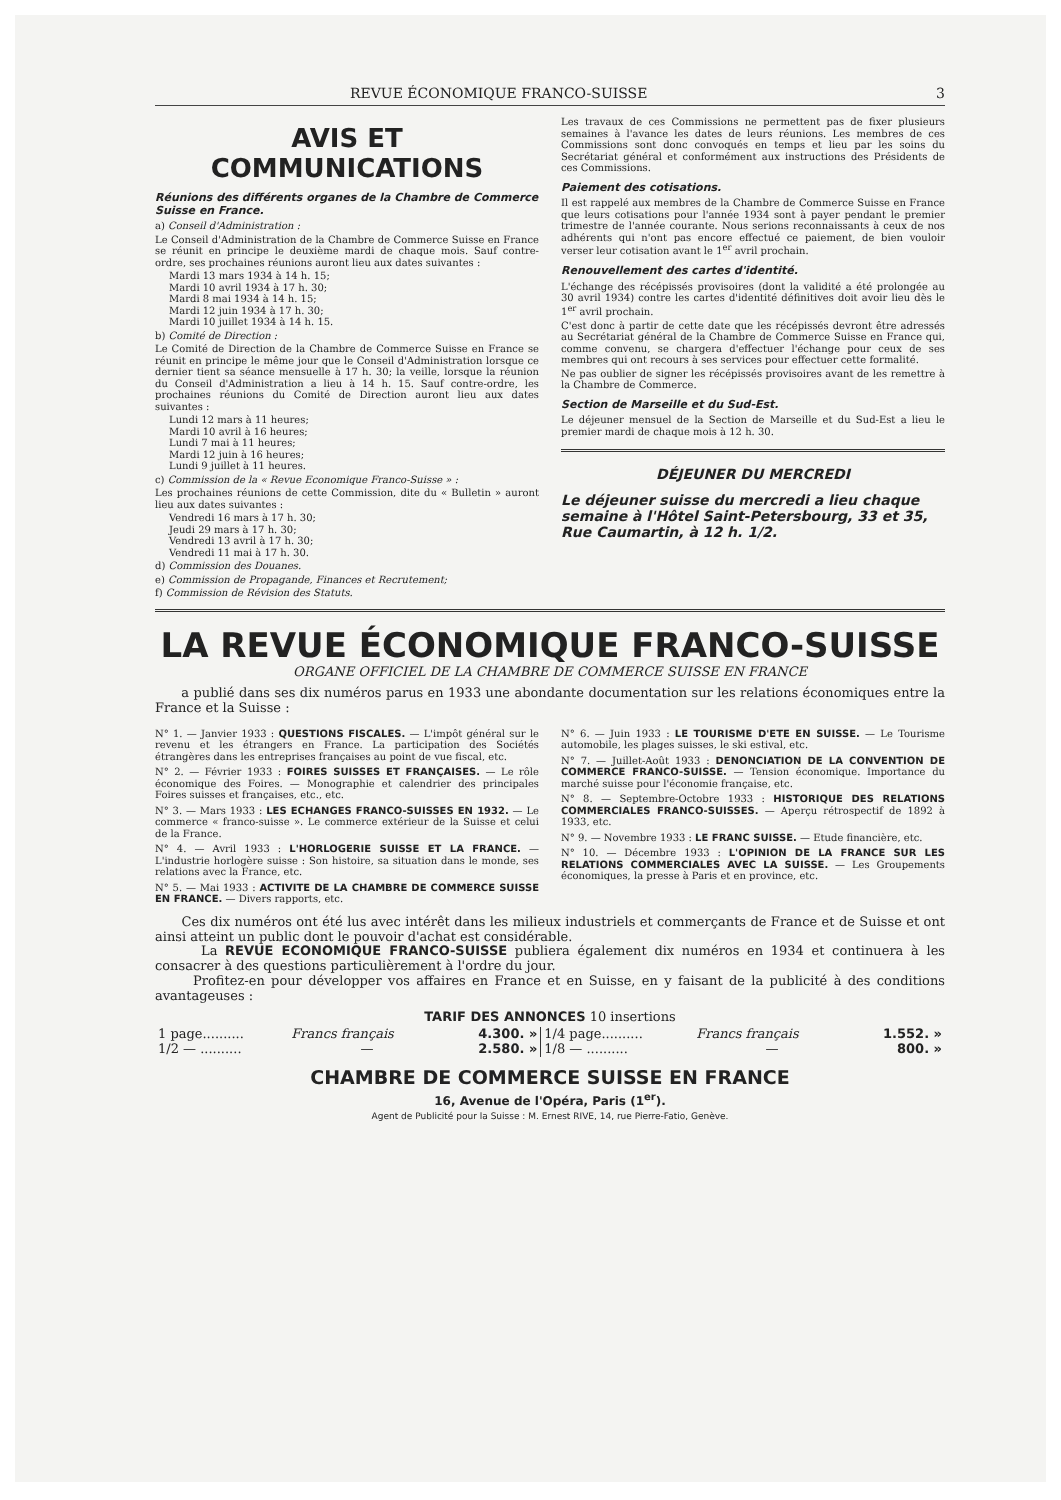REVUE ÉCONOMIQUE FRANCO-SUISSE 3
AVIS ET COMMUNICATIONS
Réunions des différents organes de la Chambre de Commerce Suisse en France.
a) Conseil d'Administration :
Le Conseil d'Administration de la Chambre de Commerce Suisse en France se réunit en principe le deuxième mardi de chaque mois. Sauf contre-ordre, ses prochaines réunions auront lieu aux dates suivantes :
Mardi 13 mars 1934 à 14 h. 15;
Mardi 10 avril 1934 à 17 h. 30;
Mardi 8 mai 1934 à 14 h. 15;
Mardi 12 juin 1934 à 17 h. 30;
Mardi 10 juillet 1934 à 14 h. 15.
b) Comité de Direction :
Le Comité de Direction de la Chambre de Commerce Suisse en France se réunit en principe le même jour que le Conseil d'Administration lorsque ce dernier tient sa séance mensuelle à 17 h. 30; la veille, lorsque la réunion du Conseil d'Administration a lieu à 14 h. 15. Sauf contre-ordre, les prochaines réunions du Comité de Direction auront lieu aux dates suivantes :
Lundi 12 mars à 11 heures;
Mardi 10 avril à 16 heures;
Lundi 7 mai à 11 heures;
Mardi 12 juin à 16 heures;
Lundi 9 juillet à 11 heures.
c) Commission de la « Revue Economique Franco-Suisse » :
Les prochaines réunions de cette Commission, dite du « Bulletin » auront lieu aux dates suivantes :
Vendredi 16 mars à 17 h. 30;
Jeudi 29 mars à 17 h. 30;
Vendredi 13 avril à 17 h. 30;
Vendredi 11 mai à 17 h. 30.
d) Commission des Douanes.
e) Commission de Propagande, Finances et Recrutement;
f) Commission de Révision des Statuts.
Les travaux de ces Commissions ne permettent pas de fixer plusieurs semaines à l'avance les dates de leurs réunions. Les membres de ces Commissions sont donc convoqués en temps et lieu par les soins du Secrétariat général et conformément aux instructions des Présidents de ces Commissions.
Paiement des cotisations.
Il est rappelé aux membres de la Chambre de Commerce Suisse en France que leurs cotisations pour l'année 1934 sont à payer pendant le premier trimestre de l'année courante. Nous serions reconnaissants à ceux de nos adhérents qui n'ont pas encore effectué ce paiement, de bien vouloir verser leur cotisation avant le 1<sup>er</sup> avril prochain.
Renouvellement des cartes d'identité.
L'échange des récépissés provisoires (dont la validité a été prolongée au 30 avril 1934) contre les cartes d'identité définitives doit avoir lieu dès le 1<sup>er</sup> avril prochain.
C'est donc à partir de cette date que les récépissés devront être adressés au Secrétariat général de la Chambre de Commerce Suisse en France qui, comme convenu, se chargera d'effectuer l'échange pour ceux de ses membres qui ont recours à ses services pour effectuer cette formalité.
Ne pas oublier de signer les récépissés provisoires avant de les remettre à la Chambre de Commerce.
Section de Marseille et du Sud-Est.
Le déjeuner mensuel de la Section de Marseille et du Sud-Est a lieu le premier mardi de chaque mois à 12 h. 30.
DÉJEUNER DU MERCREDI
Le déjeuner suisse du mercredi a lieu chaque semaine à l'Hôtel Saint-Petersbourg, 33 et 35, Rue Caumartin, à 12 h. 1/2.
LA REVUE ÉCONOMIQUE FRANCO-SUISSE
ORGANE OFFICIEL DE LA CHAMBRE DE COMMERCE SUISSE EN FRANCE
a publié dans ses dix numéros parus en 1933 une abondante documentation sur les relations économiques entre la France et la Suisse :
N° 1. — Janvier 1933 : QUESTIONS FISCALES. — L'impôt général sur le revenu et les étrangers en France. La participation des Sociétés étrangères dans les entreprises françaises au point de vue fiscal, etc.
N° 2. — Février 1933 : FOIRES SUISSES ET FRANÇAISES. — Le rôle économique des Foires. — Monographie et calendrier des principales Foires suisses et françaises, etc., etc.
N° 3. — Mars 1933 : LES ECHANGES FRANCO-SUISSES EN 1932. — Le commerce « franco-suisse ». Le commerce extérieur de la Suisse et celui de la France.
N° 4. — Avril 1933 : L'HORLOGERIE SUISSE ET LA FRANCE. — L'industrie horlogère suisse : Son histoire, sa situation dans le monde, ses relations avec la France, etc.
N° 5. — Mai 1933 : ACTIVITE DE LA CHAMBRE DE COMMERCE SUISSE EN FRANCE. — Divers rapports, etc.
N° 6. — Juin 1933 : LE TOURISME D'ETE EN SUISSE. — Le Tourisme automobile, les plages suisses, le ski estival, etc.
N° 7. — Juillet-Août 1933 : DENONCIATION DE LA CONVENTION DE COMMERCE FRANCO-SUISSE. — Tension économique. Importance du marché suisse pour l'économie française, etc.
N° 8. — Septembre-Octobre 1933 : HISTORIQUE DES RELATIONS COMMERCIALES FRANCO-SUISSES. — Aperçu rétrospectif de 1892 à 1933, etc.
N° 9. — Novembre 1933 : LE FRANC SUISSE. — Etude financière, etc.
N° 10. — Décembre 1933 : L'OPINION DE LA FRANCE SUR LES RELATIONS COMMERCIALES AVEC LA SUISSE. — Les Groupements économiques, la presse à Paris et en province, etc.
Ces dix numéros ont été lus avec intérêt dans les milieux industriels et commerçants de France et de Suisse et ont ainsi atteint un public dont le pouvoir d'achat est considérable.
La REVUE ECONOMIQUE FRANCO-SUISSE publiera également dix numéros en 1934 et continuera à les consacrer à des questions particulièrement à l'ordre du jour.
Profitez-en pour développer vos affaires en France et en Suisse, en y faisant de la publicité à des conditions avantageuses :
TARIF DES ANNONCES 10 insertions
| 1 page.......... | Francs français | 4.300. » | 1/4 page.......... | Francs français | 1.552. » |
| 1/2 — .......... | — | 2.580. » | 1/8 — .......... | — | 800. » |
CHAMBRE DE COMMERCE SUISSE EN FRANCE
16, Avenue de l'Opéra, Paris (1<sup>er</sup>).
Agent de Publicité pour la Suisse : M. Ernest RIVE, 14, rue Pierre-Fatio, Genève.